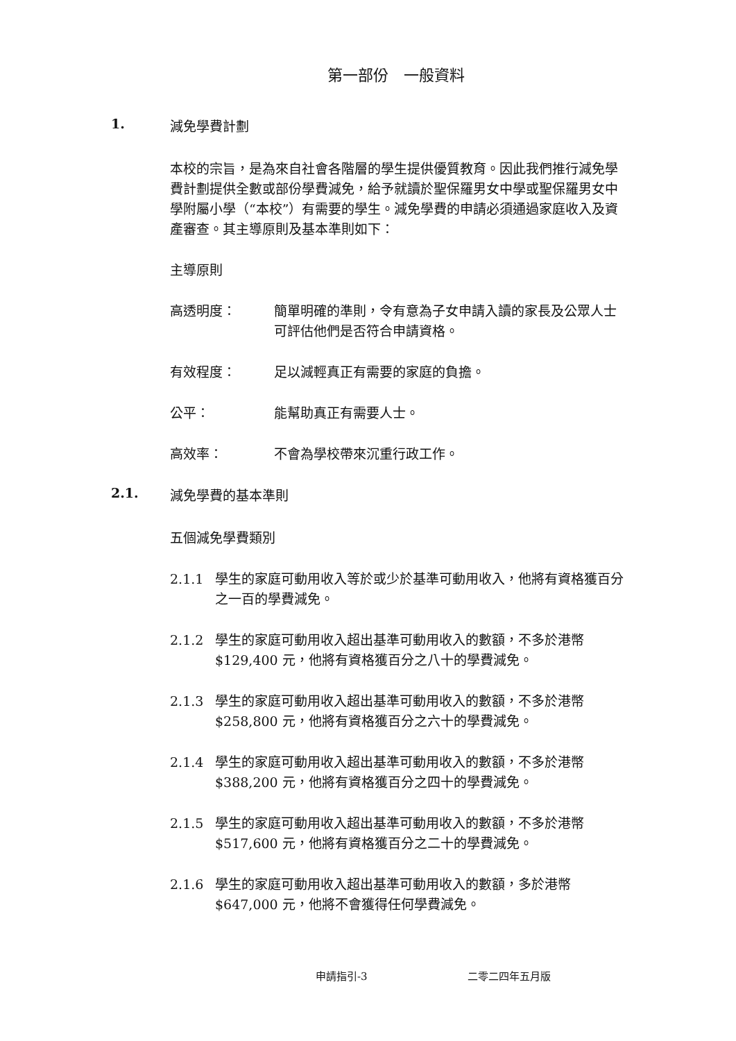第一部份　一般資料
1. 減免學費計劃
本校的宗旨，是為來自社會各階層的學生提供優質教育。因此我們推行減免學費計劃提供全數或部份學費減免，給予就讀於聖保羅男女中學或聖保羅男女中學附屬小學（“本校”）有需要的學生。減免學費的申請必須通過家庭收入及資產審查。其主導原則及基本準則如下：
主導原則
高透明度： 簡單明確的準則，令有意為子女申請入讀的家長及公眾人士可評估他們是否符合申請資格。
有效程度： 足以減輕真正有需要的家庭的負擔。
公平： 能幫助真正有需要人士。
高效率： 不會為學校帶來沉重行政工作。
2.1. 減免學費的基本準則
五個減免學費類別
2.1.1 學生的家庭可動用收入等於或少於基準可動用收入，他將有資格獲百分之一百的學費減免。
2.1.2 學生的家庭可動用收入超出基準可動用收入的數額，不多於港幣$129,400 元，他將有資格獲百分之八十的學費減免。
2.1.3 學生的家庭可動用收入超出基準可動用收入的數額，不多於港幣$258,800 元，他將有資格獲百分之六十的學費減免。
2.1.4 學生的家庭可動用收入超出基準可動用收入的數額，不多於港幣$388,200 元，他將有資格獲百分之四十的學費減免。
2.1.5 學生的家庭可動用收入超出基準可動用收入的數額，不多於港幣$517,600 元，他將有資格獲百分之二十的學費減免。
2.1.6 學生的家庭可動用收入超出基準可動用收入的數額，多於港幣$647,000 元，他將不會獲得任何學費減免。
申請指引-3 二零二四年五月版